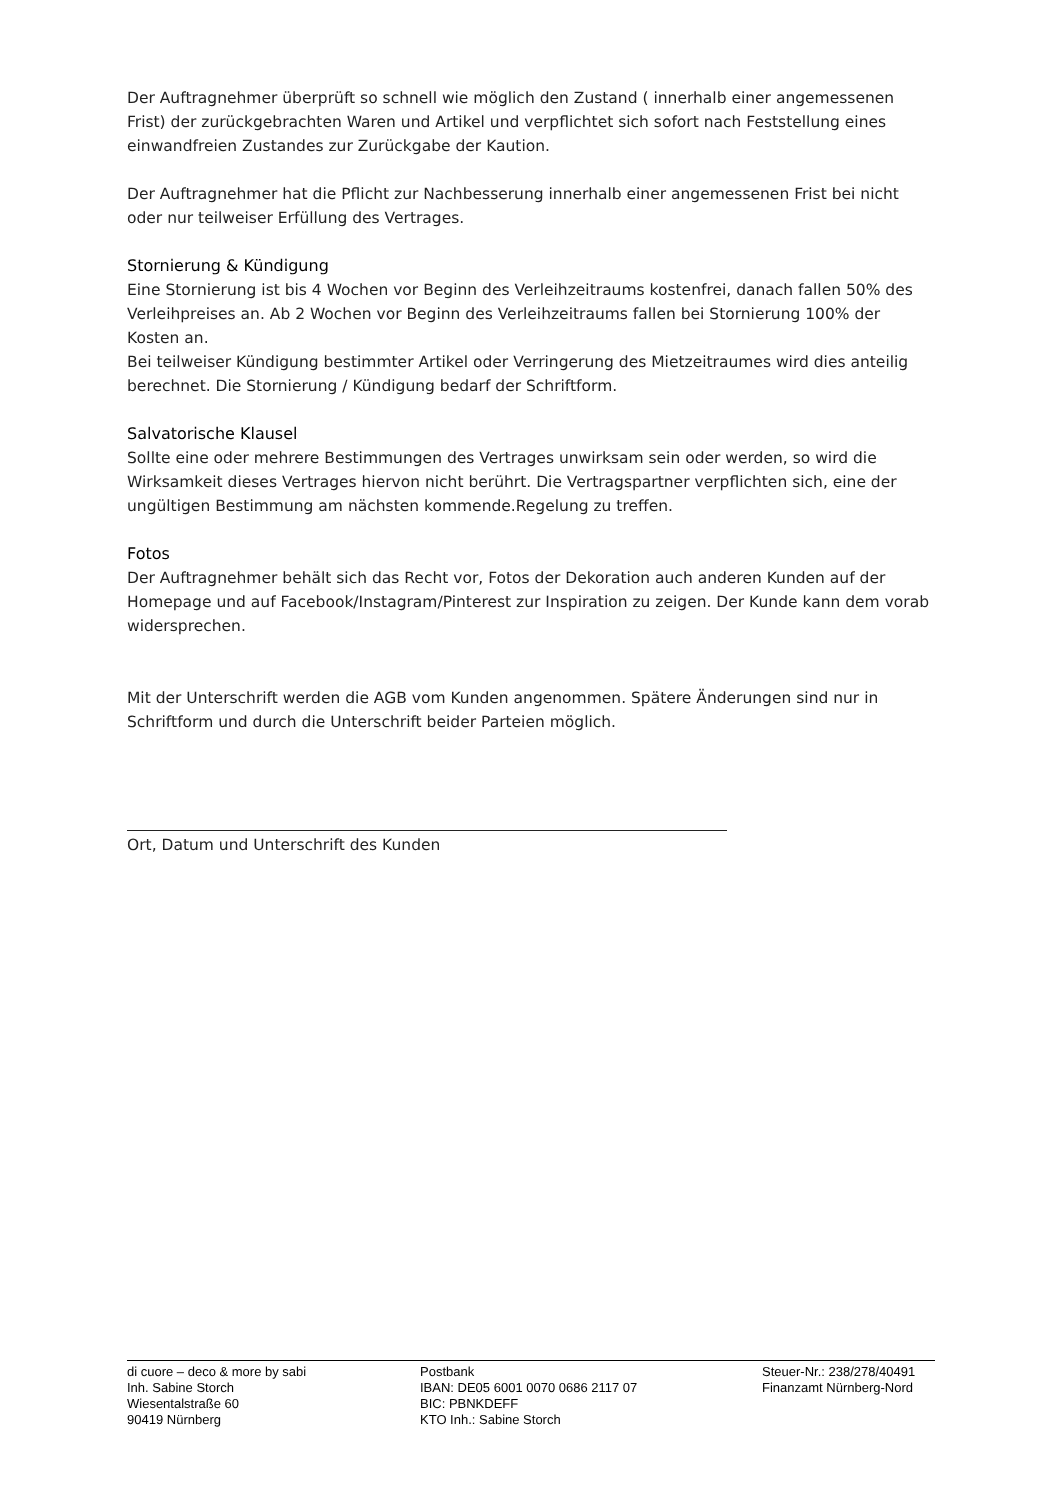Der Auftragnehmer überprüft so schnell wie möglich den Zustand ( innerhalb einer angemessenen Frist) der zurückgebrachten Waren und Artikel und verpflichtet sich sofort nach Feststellung eines einwandfreien Zustandes zur Zurückgabe der Kaution.
Der Auftragnehmer hat die Pflicht zur Nachbesserung innerhalb einer angemessenen Frist bei nicht oder nur teilweiser Erfüllung des Vertrages.
Stornierung & Kündigung
Eine Stornierung ist bis 4 Wochen vor Beginn des Verleihzeitraums kostenfrei, danach fallen 50% des Verleihpreises an. Ab 2 Wochen vor Beginn des Verleihzeitraums fallen bei Stornierung 100% der Kosten an.
Bei teilweiser Kündigung bestimmter Artikel oder Verringerung des Mietzeitraumes wird dies anteilig berechnet. Die Stornierung / Kündigung bedarf der Schriftform.
Salvatorische Klausel
Sollte eine oder mehrere Bestimmungen des Vertrages unwirksam sein oder werden, so wird die Wirksamkeit dieses Vertrages hiervon nicht berührt. Die Vertragspartner verpflichten sich, eine der ungültigen Bestimmung am nächsten kommende.Regelung zu treffen.
Fotos
Der Auftragnehmer behält sich das Recht vor, Fotos der Dekoration auch anderen Kunden auf der Homepage und auf Facebook/Instagram/Pinterest zur Inspiration zu zeigen. Der Kunde kann dem vorab widersprechen.
Mit der Unterschrift werden die AGB vom Kunden angenommen. Spätere Änderungen sind nur in Schriftform und durch die Unterschrift beider Parteien möglich.
Ort, Datum und Unterschrift des Kunden
di cuore – deco & more by sabi
Inh. Sabine Storch
Wiesentalstraße 60
90419 Nürnberg
Postbank
IBAN: DE05 6001 0070 0686 2117 07
BIC: PBNKDEFF
KTO Inh.: Sabine Storch
Steuer-Nr.: 238/278/40491
Finanzamt Nürnberg-Nord